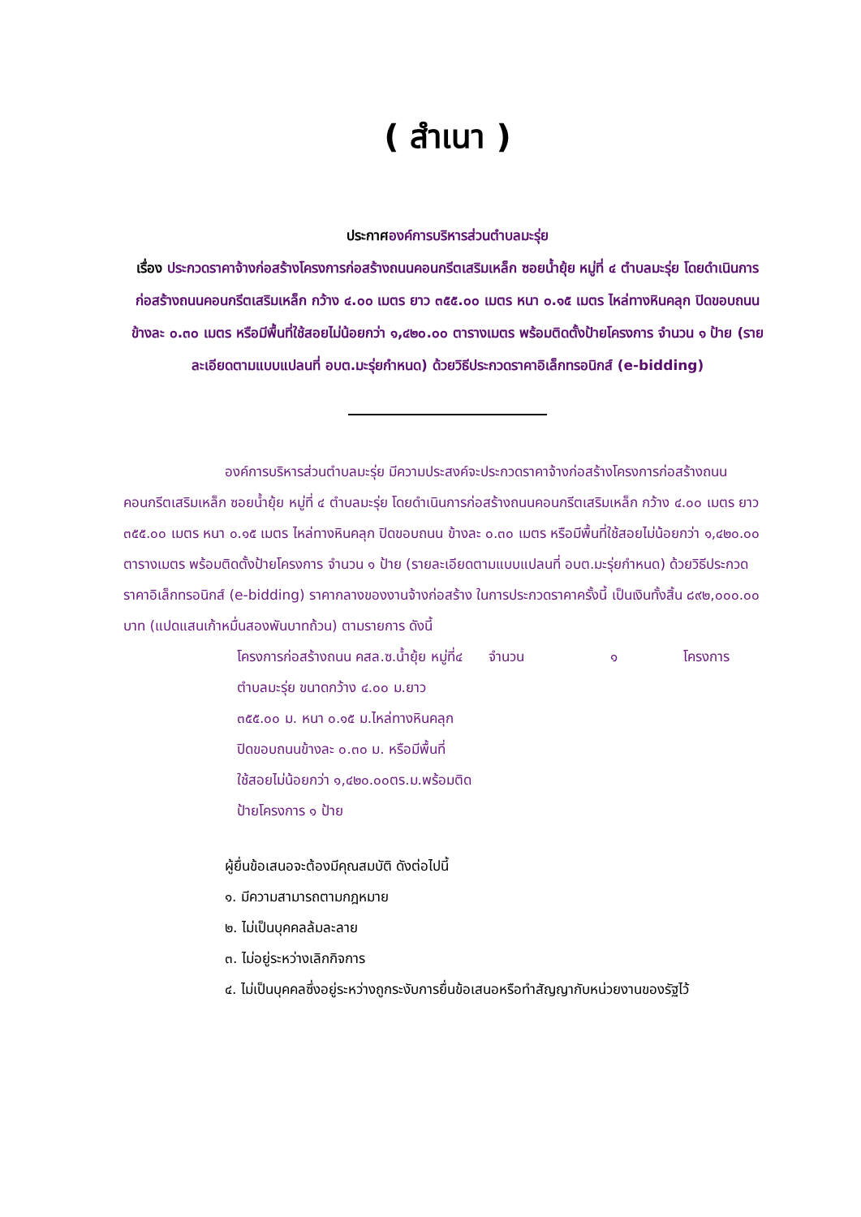( สำเนา )
ประกาศองค์การบริหารส่วนตำบลมะรุ่ย
เรื่อง ประกวดราคาจ้างก่อสร้างโครงการก่อสร้างถนนคอนกรีตเสริมเหล็ก ซอยน้ำยุ้ย หมู่ที่ ๔ ตำบลมะรุ่ย โดยดำเนินการก่อสร้างถนนคอนกรีตเสริมเหล็ก กว้าง ๔.๐๐ เมตร ยาว ๓๕๕.๐๐ เมตร หนา ๐.๑๕ เมตร ไหล่ทางหินคลุก ปิดขอบถนน ข้างละ ๐.๓๐ เมตร หรือมีพื้นที่ใช้สอยไม่น้อยกว่า ๑,๔๒๐.๐๐ ตารางเมตร พร้อมติดตั้งป้ายโครงการ จำนวน ๑ ป้าย (รายละเอียดตามแบบแปลนที่ อบต.มะรุ่ยกำหนด) ด้วยวิธีประกวดราคาอิเล็กทรอนิกส์ (e-bidding)
องค์การบริหารส่วนตำบลมะรุ่ย มีความประสงค์จะประกวดราคาจ้างก่อสร้างโครงการก่อสร้างถนนคอนกรีตเสริมเหล็ก ซอยน้ำยุ้ย หมู่ที่ ๔ ตำบลมะรุ่ย โดยดำเนินการก่อสร้างถนนคอนกรีตเสริมเหล็ก กว้าง ๔.๐๐ เมตร ยาว ๓๕๕.๐๐ เมตร หนา ๐.๑๕ เมตร ไหล่ทางหินคลุก ปิดขอบถนน ข้างละ ๐.๓๐ เมตร หรือมีพื้นที่ใช้สอยไม่น้อยกว่า ๑,๔๒๐.๐๐ ตารางเมตร พร้อมติดตั้งป้ายโครงการ จำนวน ๑ ป้าย (รายละเอียดตามแบบแปลนที่ อบต.มะรุ่ยกำหนด) ด้วยวิธีประกวดราคาอิเล็กทรอนิกส์ (e-bidding) ราคากลางของงานจ้างก่อสร้าง ในการประกวดราคาครั้งนี้ เป็นเงินทั้งสิ้น ๘๙๒,๐๐๐.๐๐ บาท (แปดแสนเก้าหมื่นสองพันบาทถ้วน) ตามรายการ ดังนี้
| โครงการก่อสร้างถนน คสล.ซ.น้ำยุ้ย หมู่ที่๔ ตำบลมะรุ่ย ขนาดกว้าง ๔.๐๐ ม.ยาว ๓๕๕.๐๐ ม. หนา ๐.๑๕ ม.ไหล่ทางหินคลุก ปิดขอบถนนข้างละ ๐.๓๐ ม. หรือมีพื้นที่ใช้สอยไม่น้อยกว่า ๑,๔๒๐.๐๐ตร.ม.พร้อมติดป้ายโครงการ ๑ ป้าย | จำนวน | ๑ | โครงการ |
ผู้ยื่นข้อเสนอจะต้องมีคุณสมบัติ ดังต่อไปนี้
๑. มีความสามารถตามกฎหมาย
๒. ไม่เป็นบุคคลล้มละลาย
๓. ไม่อยู่ระหว่างเลิกกิจการ
๔. ไม่เป็นบุคคลซึ่งอยู่ระหว่างถูกระงับการยื่นข้อเสนอหรือทำสัญญากับหน่วยงานของรัฐไว้